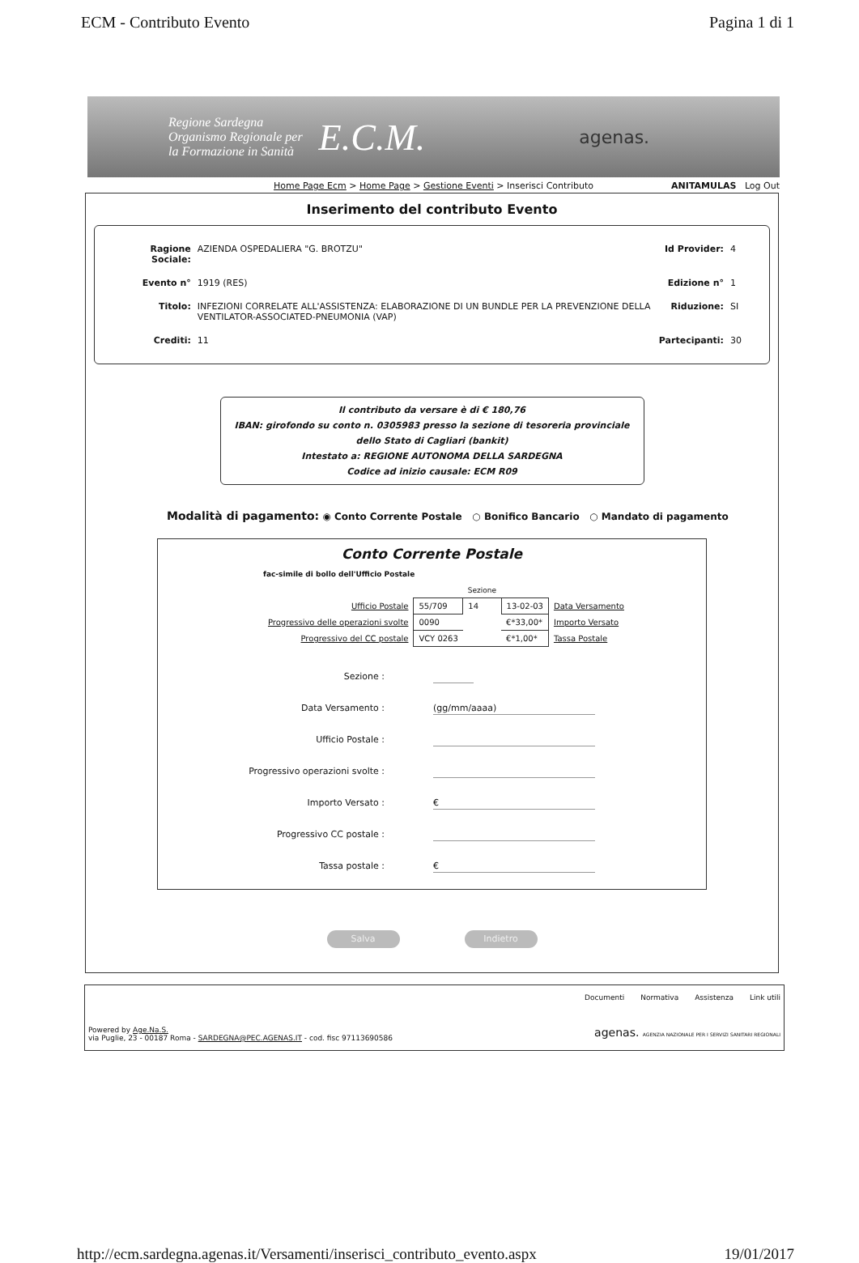ECM - Contributo Evento Pagina 1 di 1
Regione Sardegna
Organismo Regionale per
la Formazione in Sanità
E.C.M.
agenas.
Home Page Ecm > Home Page > Gestione Eventi > Inserisci Contributo ANITAMULAS Log Out
Inserimento del contributo Evento
| Ragione Sociale: | AZIENDA OSPEDALIERA "G. BROTZU" | Id Provider: | 4 |
| Evento n° | 1919 (RES) | Edizione n° | 1 |
| Titolo: | INFEZIONI CORRELATE ALL'ASSISTENZA: ELABORAZIONE DI UN BUNDLE PER LA PREVENZIONE DELLA VENTILATOR-ASSOCIATED-PNEUMONIA (VAP) | Riduzione: | SI |
| Crediti: | 11 | Partecipanti: | 30 |
Il contributo da versare è di € 180,76
IBAN: girofondo su conto n. 0305983 presso la sezione di tesoreria provinciale
dello Stato di Cagliari (bankit)
Intestato a: REGIONE AUTONOMA DELLA SARDEGNA
Codice ad inizio causale: ECM R09
Modalità di pagamento: ◉ Conto Corrente Postale ○ Bonifico Bancario ○ Mandato di pagamento
Conto Corrente Postale
fac-simile di bollo dell'Ufficio Postale
| | | Sezione | | |
| Ufficio Postale | 55/709 | 14 | 13-02-03 | Data Versamento |
| Progressivo delle operazioni svolte | 0090 | | €*33,00* | Importo Versato |
| Progressivo del CC postale | VCY 0263 | | €*1,00* | Tassa Postale |
Sezione :
Data Versamento :
(gg/mm/aaaa)
Ufficio Postale :
Progressivo operazioni svolte :
Importo Versato :
€
Progressivo CC postale :
Tassa postale :
€
Salva Indietro
Documenti Normativa Assistenza Link utili
Powered by Age.Na.S.
via Puglie, 23 - 00187 Roma - SARDEGNA@PEC.AGENAS.IT - cod. fisc 97113690586
agenas. AGENZIA NAZIONALE PER I SERVIZI SANITARI REGIONALI
http://ecm.sardegna.agenas.it/Versamenti/inserisci_contributo_evento.aspx 19/01/2017